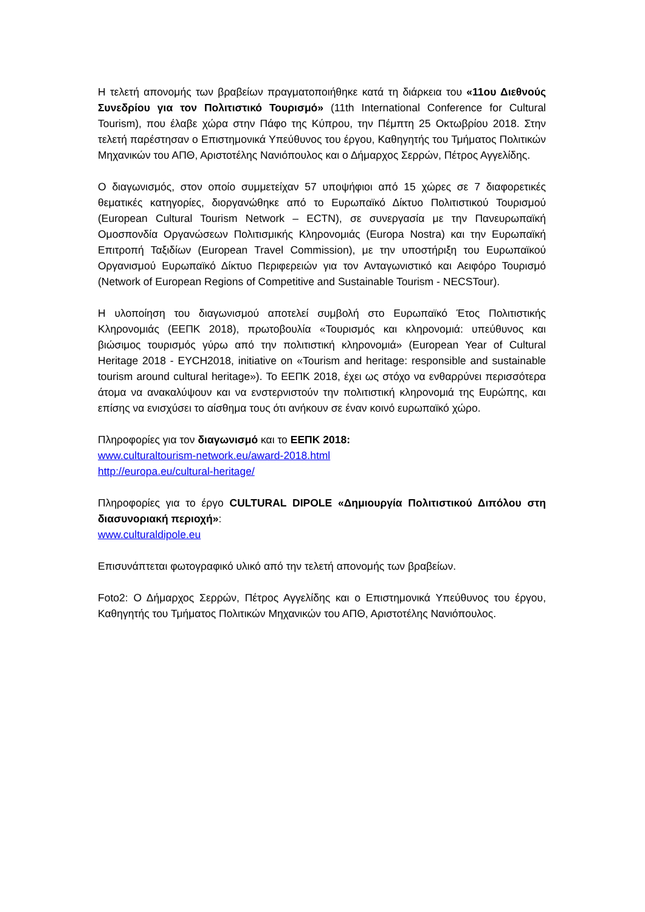Η τελετή απονομής των βραβείων πραγματοποιήθηκε κατά τη διάρκεια του «11ου Διεθνούς Συνεδρίου για τον Πολιτιστικό Τουρισμό» (11th International Conference for Cultural Tourism), που έλαβε χώρα στην Πάφο της Κύπρου, την Πέμπτη 25 Οκτωβρίου 2018. Στην τελετή παρέστησαν ο Επιστημονικά Υπεύθυνος του έργου, Καθηγητής του Τμήματος Πολιτικών Μηχανικών του ΑΠΘ, Αριστοτέλης Νανιόπουλος και ο Δήμαρχος Σερρών, Πέτρος Αγγελίδης.
Ο διαγωνισμός, στον οποίο συμμετείχαν 57 υποψήφιοι από 15 χώρες σε 7 διαφορετικές θεματικές κατηγορίες, διοργανώθηκε από το Ευρωπαϊκό Δίκτυο Πολιτιστικού Τουρισμού (European Cultural Tourism Network – ECTN), σε συνεργασία με την Πανευρωπαϊκή Ομοσπονδία Οργανώσεων Πολιτισμικής Κληρονομιάς (Europa Nostra) και την Ευρωπαϊκή Επιτροπή Ταξιδίων (European Travel Commission), με την υποστήριξη του Ευρωπαϊκού Οργανισμού Ευρωπαϊκό Δίκτυο Περιφερειών για τον Ανταγωνιστικό και Αειφόρο Τουρισμό (Network of European Regions of Competitive and Sustainable Tourism - NECSTour).
Η υλοποίηση του διαγωνισμού αποτελεί συμβολή στο Ευρωπαϊκό Έτος Πολιτιστικής Κληρονομιάς (ΕΕΠΚ 2018), πρωτοβουλία «Τουρισμός και κληρονομιά: υπεύθυνος και βιώσιμος τουρισμός γύρω από την πολιτιστική κληρονομιά» (European Year of Cultural Heritage 2018 - EYCH2018, initiative on «Tourism and heritage: responsible and sustainable tourism around cultural heritage»). Το ΕΕΠΚ 2018, έχει ως στόχο να ενθαρρύνει περισσότερα άτομα να ανακαλύψουν και να ενστερνιστούν την πολιτιστική κληρονομιά της Ευρώπης, και επίσης να ενισχύσει το αίσθημα τους ότι ανήκουν σε έναν κοινό ευρωπαϊκό χώρο.
Πληροφορίες για τον διαγωνισμό και το ΕΕΠΚ 2018:
www.culturaltourism-network.eu/award-2018.html
http://europa.eu/cultural-heritage/
Πληροφορίες για το έργο CULTURAL DIPOLE «Δημιουργία Πολιτιστικού Διπόλου στη διασυνοριακή περιοχή»:
www.culturaldipole.eu
Επισυνάπτεται φωτογραφικό υλικό από την τελετή απονομής των βραβείων.
Foto2: Ο Δήμαρχος Σερρών, Πέτρος Αγγελίδης και ο Επιστημονικά Υπεύθυνος του έργου, Καθηγητής του Τμήματος Πολιτικών Μηχανικών του ΑΠΘ, Αριστοτέλης Νανιόπουλος.